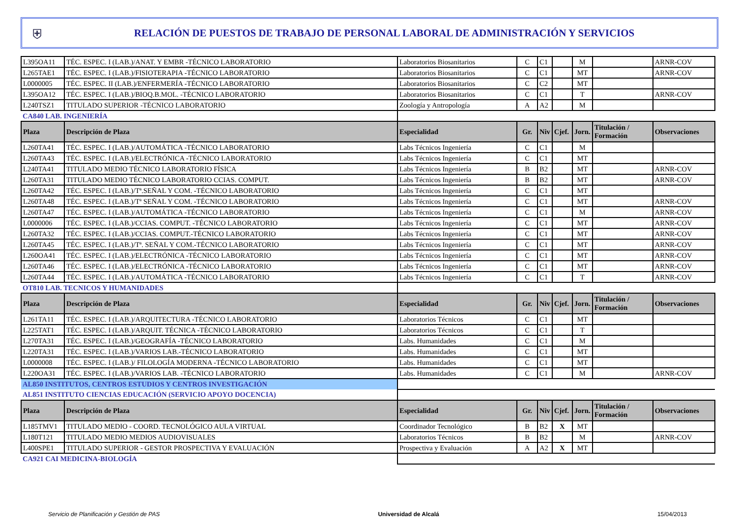⛨
RELACIÓN DE PUESTOS DE TRABAJO DE PERSONAL LABORAL DE ADMINISTRACIÓN Y SERVICIOS
| L395OA11 | TÉC. ESPEC. I (LAB.)/ANAT. Y EMBR -TÉCNICO LABORATORIO | Laboratorios Biosanitarios | C | C1 | | M | | ARNR-COV |
| L265TAE1 | TÉC. ESPEC. I (LAB.)/FISIOTERAPIA -TÉCNICO LABORATORIO | Laboratorios Biosanitarios | C | C1 | | MT | | ARNR-COV |
| L0000005 | TÉC. ESPEC. II (LAB.)/ENFERMERÍA -TÉCNICO LABORATORIO | Laboratorios Biosanitarios | C | C2 | | MT | | |
| L395OA12 | TÉC. ESPEC. I (LAB.)/BIOQ.B.MOL. -TÉCNICO LABORATORIO | Laboratorios Biosanitarios | C | C1 | | T | | ARNR-COV |
| L240TSZ1 | TITULADO SUPERIOR -TÉCNICO LABORATORIO | Zoología y Antropología | A | A2 | | M | | |
| CA840 LAB. INGENIERÍA | | | | | | | | |
| Plaza | Descripción de Plaza | Especialidad | Gr. | Niv | Cjef. | Jorn. | Titulación / Formación | Observaciones |
| L260TA41 | TÉC. ESPEC. I (LAB.)/AUTOMÁTICA -TÉCNICO LABORATORIO | Labs Técnicos Ingeniería | C | C1 | | M | | |
| L260TA43 | TÉC. ESPEC. I (LAB.)/ELECTRÓNICA -TÉCNICO LABORATORIO | Labs Técnicos Ingeniería | C | C1 | | MT | | |
| L240TA41 | TITULADO MEDIO TÉCNICO LABORATORIO FÍSICA | Labs Técnicos Ingeniería | B | B2 | | MT | | ARNR-COV |
| L260TA31 | TITULADO MEDIO TÉCNICO LABORATORIO CCIAS. COMPUT. | Labs Técnicos Ingeniería | B | B2 | | MT | | ARNR-COV |
| L260TA42 | TÉC. ESPEC. I (LAB.)/Tª.SEÑAL Y COM. -TÉCNICO LABORATORIO | Labs Técnicos Ingeniería | C | C1 | | MT | | |
| L260TA48 | TÉC. ESPEC. I (LAB.)/Tª SEÑAL Y COM. -TÉCNICO LABORATORIO | Labs Técnicos Ingeniería | C | C1 | | MT | | ARNR-COV |
| L260TA47 | TÉC. ESPEC. I (LAB.)/AUTOMÁTICA -TÉCNICO LABORATORIO | Labs Técnicos Ingeniería | C | C1 | | M | | ARNR-COV |
| L0000006 | TÉC. ESPEC. I (LAB.)/CCIAS. COMPUT. -TÉCNICO LABORATORIO | Labs Técnicos Ingeniería | C | C1 | | MT | | ARNR-COV |
| L260TA32 | TÉC. ESPEC. I (LAB.)/CCIAS. COMPUT.-TÉCNICO LABORATORIO | Labs Técnicos Ingeniería | C | C1 | | MT | | ARNR-COV |
| L260TA45 | TÉC. ESPEC. I (LAB.)/Tª. SEÑAL Y COM.-TÉCNICO LABORATORIO | Labs Técnicos Ingeniería | C | C1 | | MT | | ARNR-COV |
| L260OA41 | TÉC. ESPEC. I (LAB.)/ELECTRÓNICA -TÉCNICO LABORATORIO | Labs Técnicos Ingeniería | C | C1 | | MT | | ARNR-COV |
| L260TA46 | TÉC. ESPEC. I (LAB.)/ELECTRÓNICA -TÉCNICO LABORATORIO | Labs Técnicos Ingeniería | C | C1 | | MT | | ARNR-COV |
| L260TA44 | TÉC. ESPEC. I (LAB.)/AUTOMÁTICA -TÉCNICO LABORATORIO | Labs Técnicos Ingeniería | C | C1 | | T | | ARNR-COV |
| OT810 LAB. TECNICOS Y HUMANIDADES | | | | | | | | |
| Plaza | Descripción de Plaza | Especialidad | Gr. | Niv | Cjef. | Jorn. | Titulación / Formación | Observaciones |
| L261TA11 | TÉC. ESPEC. I (LAB.)/ARQUITECTURA -TÉCNICO LABORATORIO | Laboratorios Técnicos | C | C1 | | MT | | |
| L225TAT1 | TÉC. ESPEC. I (LAB.)/ARQUIT. TÉCNICA -TÉCNICO LABORATORIO | Laboratorios Técnicos | C | C1 | | T | | |
| L270TA31 | TÉC. ESPEC. I (LAB.)/GEOGRAFÍA -TÉCNICO LABORATORIO | Labs. Humanidades | C | C1 | | M | | |
| L220TA31 | TÉC. ESPEC. I (LAB.)/VARIOS LAB.-TÉCNICO LABORATORIO | Labs. Humanidades | C | C1 | | MT | | |
| L0000008 | TÉC. ESPEC. I (LAB.)/ FILOLOGÍA MODERNA -TÉCNICO LABORATORIO | Labs. Humanidades | C | C1 | | MT | | |
| L220OA31 | TÉC. ESPEC. I (LAB.)/VARIOS LAB. -TÉCNICO LABORATORIO | Labs. Humanidades | C | C1 | | M | | ARNR-COV |
| AL850 INSTITUTOS, CENTROS ESTUDIOS Y CENTROS INVESTIGACIÓN | | | | | | | | |
| AL851 INSTITUTO CIENCIAS EDUCACIÓN (SERVICIO APOYO DOCENCIA) | | | | | | | | |
| Plaza | Descripción de Plaza | Especialidad | Gr. | Niv | Cjef. | Jorn. | Titulación / Formación | Observaciones |
| L185TMV1 | TITULADO MEDIO - COORD. TECNOLÓGICO AULA VIRTUAL | Coordinador Tecnológico | B | B2 | X | MT | | |
| L180T121 | TITULADO MEDIO MEDIOS AUDIOVISUALES | Laboratorios Técnicos | B | B2 | | M | | ARNR-COV |
| L400SPE1 | TITULADO SUPERIOR - GESTOR PROSPECTIVA Y EVALUACIÓN | Prospectiva y Evaluación | A | A2 | X | MT | | |
| CA921 CAI MEDICINA-BIOLOGÍA | | | | | | | | |
Servicio de Planificación y Gestión de PAS Universidad de Alcalá 15/04/2013